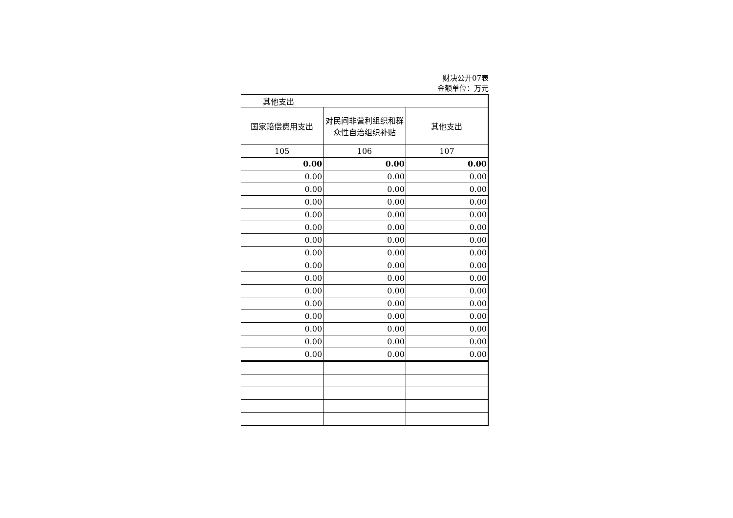财决公开07表
金额单位：万元
| 其他支出 | | |
| --- | --- | --- |
| 国家赔偿费用支出 | 对民间非营利组织和群众性自治组织补贴 | 其他支出 |
| 105 | 106 | 107 |
| 0.00 | 0.00 | 0.00 |
| 0.00 | 0.00 | 0.00 |
| 0.00 | 0.00 | 0.00 |
| 0.00 | 0.00 | 0.00 |
| 0.00 | 0.00 | 0.00 |
| 0.00 | 0.00 | 0.00 |
| 0.00 | 0.00 | 0.00 |
| 0.00 | 0.00 | 0.00 |
| 0.00 | 0.00 | 0.00 |
| 0.00 | 0.00 | 0.00 |
| 0.00 | 0.00 | 0.00 |
| 0.00 | 0.00 | 0.00 |
| 0.00 | 0.00 | 0.00 |
| 0.00 | 0.00 | 0.00 |
| 0.00 | 0.00 | 0.00 |
| 0.00 | 0.00 | 0.00 |